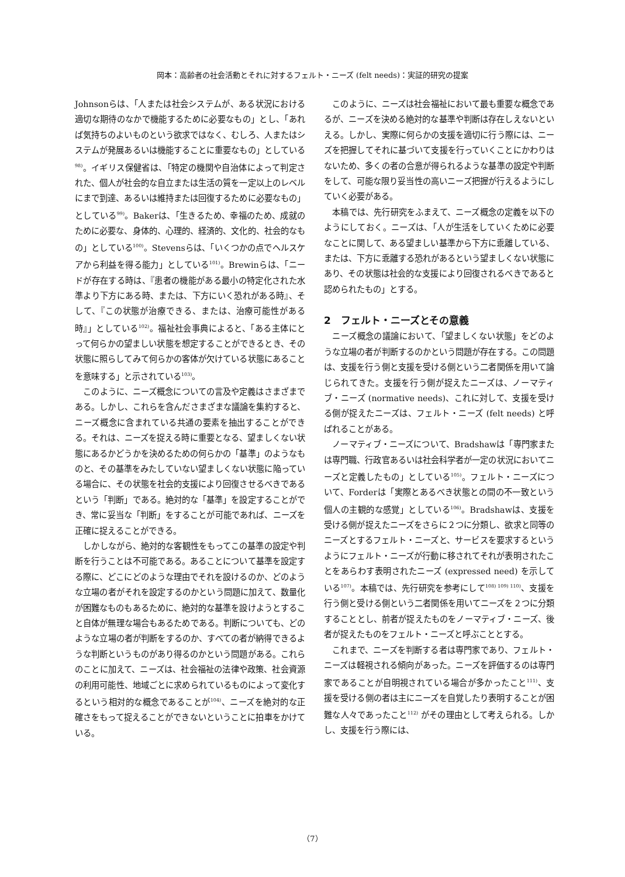岡本：高齢者の社会活動とそれに対するフェルト・ニーズ (felt needs)：実証的研究の提案
Johnsonらは、「人または社会システムが、ある状況における適切な期待のなかで機能するために必要なもの」とし、「あれば気持ちのよいものという欲求ではなく、むしろ、人またはシステムが発展あるいは機能することに重要なもの」としている<sup>98)</sup>。イギリス保健省は、「特定の機関や自治体によって判定された、個人が社会的な自立または生活の質を一定以上のレベルにまで到達、あるいは維持または回復するために必要なもの」としている<sup>99)</sup>。Bakerは、「生きるため、幸福のため、成就のために必要な、身体的、心理的、経済的、文化的、社会的なもの」としている<sup>100)</sup>。Stevensらは、「いくつかの点でヘルスケアから利益を得る能力」としている<sup>101)</sup>。Brewinらは、「ニードが存在する時は、『患者の機能がある最小の特定化された水準より下方にある時、または、下方にいく恐れがある時』、そして、『この状態が治療できる、または、治療可能性がある時』」としている<sup>102)</sup>。福祉社会事典によると、「ある主体にとって何らかの望ましい状態を想定することができるとき、その状態に照らしてみて何らかの客体が欠けている状態にあることを意味する」と示されている<sup>103)</sup>。
このように、ニーズ概念についての言及や定義はさまざまである。しかし、これらを含んださまざまな議論を集約すると、ニーズ概念に含まれている共通の要素を抽出することができる。それは、ニーズを捉える時に重要となる、望ましくない状態にあるかどうかを決めるための何らかの「基準」のようなものと、その基準をみたしていない望ましくない状態に陥っている場合に、その状態を社会的支援により回復させるべきであるという「判断」である。絶対的な「基準」を設定することができ、常に妥当な「判断」をすることが可能であれば、ニーズを正確に捉えることができる。
しかしながら、絶対的な客観性をもってこの基準の設定や判断を行うことは不可能である。あることについて基準を設定する際に、どこにどのような理由でそれを設けるのか、どのような立場の者がそれを設定するのかという問題に加えて、数量化が困難なものもあるために、絶対的な基準を設けようとすること自体が無理な場合もあるためである。判断についても、どのような立場の者が判断をするのか、すべての者が納得できるような判断というものがあり得るのかという問題がある。これらのことに加えて、ニーズは、社会福祉の法律や政策、社会資源の利用可能性、地域ごとに求められているものによって変化するという相対的な概念であることが<sup>104)</sup>、ニーズを絶対的な正確さをもって捉えることができないということに拍車をかけている。
このように、ニーズは社会福祉において最も重要な概念であるが、ニーズを決める絶対的な基準や判断は存在しえないといえる。しかし、実際に何らかの支援を適切に行う際には、ニーズを把握してそれに基づいて支援を行っていくことにかわりはないため、多くの者の合意が得られるような基準の設定や判断をして、可能な限り妥当性の高いニーズ把握が行えるようにしていく必要がある。
本稿では、先行研究をふまえて、ニーズ概念の定義を以下のようにしておく。ニーズは、「人が生活をしていくために必要なことに関して、ある望ましい基準から下方に乖離している、または、下方に乖離する恐れがあるという望ましくない状態にあり、その状態は社会的な支援により回復されるべきであると認められたもの」とする。
2　フェルト・ニーズとその意義
ニーズ概念の議論において、「望ましくない状態」をどのような立場の者が判断するのかという問題が存在する。この問題は、支援を行う側と支援を受ける側という二者関係を用いて論じられてきた。支援を行う側が捉えたニーズは、ノーマティブ・ニーズ (normative needs)、これに対して、支援を受ける側が捉えたニーズは、フェルト・ニーズ (felt needs) と呼ばれることがある。
ノーマティブ・ニーズについて、Bradshawは「専門家または専門職、行政官あるいは社会科学者が一定の状況においてニーズと定義したもの」としている<sup>105)</sup>。フェルト・ニーズについて、Forderは「実際とあるべき状態との間の不一致という個人の主観的な感覚」としている<sup>106)</sup>。Bradshawは、支援を受ける側が捉えたニーズをさらに２つに分類し、欲求と同等のニーズとするフェルト・ニーズと、サービスを要求するというようにフェルト・ニーズが行動に移されてそれが表明されたことをあらわす表明されたニーズ (expressed need) を示している<sup>107)</sup>。本稿では、先行研究を参考にして<sup>108) 109) 110)</sup>、支援を行う側と受ける側という二者関係を用いてニーズを２つに分類することとし、前者が捉えたものをノーマティブ・ニーズ、後者が捉えたものをフェルト・ニーズと呼ぶこととする。
これまで、ニーズを判断する者は専門家であり、フェルト・ニーズは軽視される傾向があった。ニーズを評価するのは専門家であることが自明視されている場合が多かったこと<sup>111)</sup>、支援を受ける側の者は主にニーズを自覚したり表明することが困難な人々であったこと<sup>112)</sup> がその理由として考えられる。しかし、支援を行う際には、
（7）